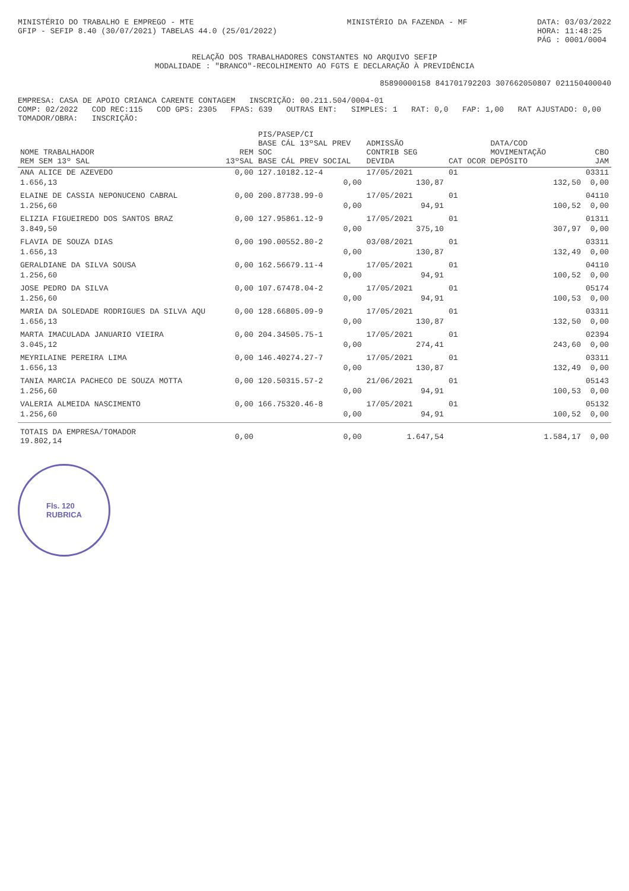MINISTÉRIO DO TRABALHO E EMPREGO - MTE
GFIP - SEFIP 8.40 (30/07/2021) TABELAS 44.0 (25/01/2022)
MINISTÉRIO DA FAZENDA - MF DATA: 03/03/2022
HORA: 11:48:25
PÁG : 0001/0004
RELAÇÃO DOS TRABALHADORES CONSTANTES NO ARQUIVO SEFIP
MODALIDADE : "BRANCO"-RECOLHIMENTO AO FGTS E DECLARAÇÃO À PREVIDÊNCIA
85890000158 841701792203 307662050807 021150400040
EMPRESA: CASA DE APOIO CRIANCA CARENTE CONTAGEM INSCRIÇÃO: 00.211.504/0004-01
COMP: 02/2022 COD REC:115 COD GPS: 2305 FPAS: 639 OUTRAS ENT: SIMPLES: 1 RAT: 0,0 FAP: 1,00 RAT AJUSTADO: 0,00
TOMADOR/OBRA: INSCRIÇÃO:
| NOME TRABALHADOR REM SEM 13º SAL | REM 13ºSAL | PIS/PASEP/CI BASE CÁL 13ºSAL PREV SOC BASE CÁL PREV SOCIAL | ADMISSÃO CONTRIB SEG DEVIDA | CAT | OCOR | DATA/COD MOVIMENTAÇÃO DEPÓSITO | CBO JAM |
| --- | --- | --- | --- | --- | --- | --- | --- |
| ANA ALICE DE AZEVEDO | 0,00 | 127.10182.12-4 | 17/05/2021 | 01 | | | 03311 |
| 1.656,13 | | 0,00 | 130,87 | | | 132,50 | 0,00 |
| ELAINE DE CASSIA NEPONUCENO CABRAL | 0,00 | 200.87738.99-0 | 17/05/2021 | 01 | | | 04110 |
| 1.256,60 | | 0,00 | 94,91 | | | 100,52 | 0,00 |
| ELIZIA FIGUEIREDO DOS SANTOS BRAZ | 0,00 | 127.95861.12-9 | 17/05/2021 | 01 | | | 01311 |
| 3.849,50 | | 0,00 | 375,10 | | | 307,97 | 0,00 |
| FLAVIA DE SOUZA DIAS | 0,00 | 190.00552.80-2 | 03/08/2021 | 01 | | | 03311 |
| 1.656,13 | | 0,00 | 130,87 | | | 132,49 | 0,00 |
| GERALDIANE DA SILVA SOUSA | 0,00 | 162.56679.11-4 | 17/05/2021 | 01 | | | 04110 |
| 1.256,60 | | 0,00 | 94,91 | | | 100,52 | 0,00 |
| JOSE PEDRO DA SILVA | 0,00 | 107.67478.04-2 | 17/05/2021 | 01 | | | 05174 |
| 1.256,60 | | 0,00 | 94,91 | | | 100,53 | 0,00 |
| MARIA DA SOLEDADE RODRIGUES DA SILVA AQU | 0,00 | 128.66805.09-9 | 17/05/2021 | 01 | | | 03311 |
| 1.656,13 | | 0,00 | 130,87 | | | 132,50 | 0,00 |
| MARTA IMACULADA JANUARIO VIEIRA | 0,00 | 204.34505.75-1 | 17/05/2021 | 01 | | | 02394 |
| 3.045,12 | | 0,00 | 274,41 | | | 243,60 | 0,00 |
| MEYRILAINE PEREIRA LIMA | 0,00 | 146.40274.27-7 | 17/05/2021 | 01 | | | 03311 |
| 1.656,13 | | 0,00 | 130,87 | | | 132,49 | 0,00 |
| TANIA MARCIA PACHECO DE SOUZA MOTTA | 0,00 | 120.50315.57-2 | 21/06/2021 | 01 | | | 05143 |
| 1.256,60 | | 0,00 | 94,91 | | | 100,53 | 0,00 |
| VALERIA ALMEIDA NASCIMENTO | 0,00 | 166.75320.46-8 | 17/05/2021 | 01 | | | 05132 |
| 1.256,60 | | 0,00 | 94,91 | | | 100,52 | 0,00 |
| TOTAIS DA EMPRESA/TOMADOR 19.802,14 | 0,00 | 0,00 | 1.647,54 | | | 1.584,17 | 0,00 |
Fls. 120
RUBRICA